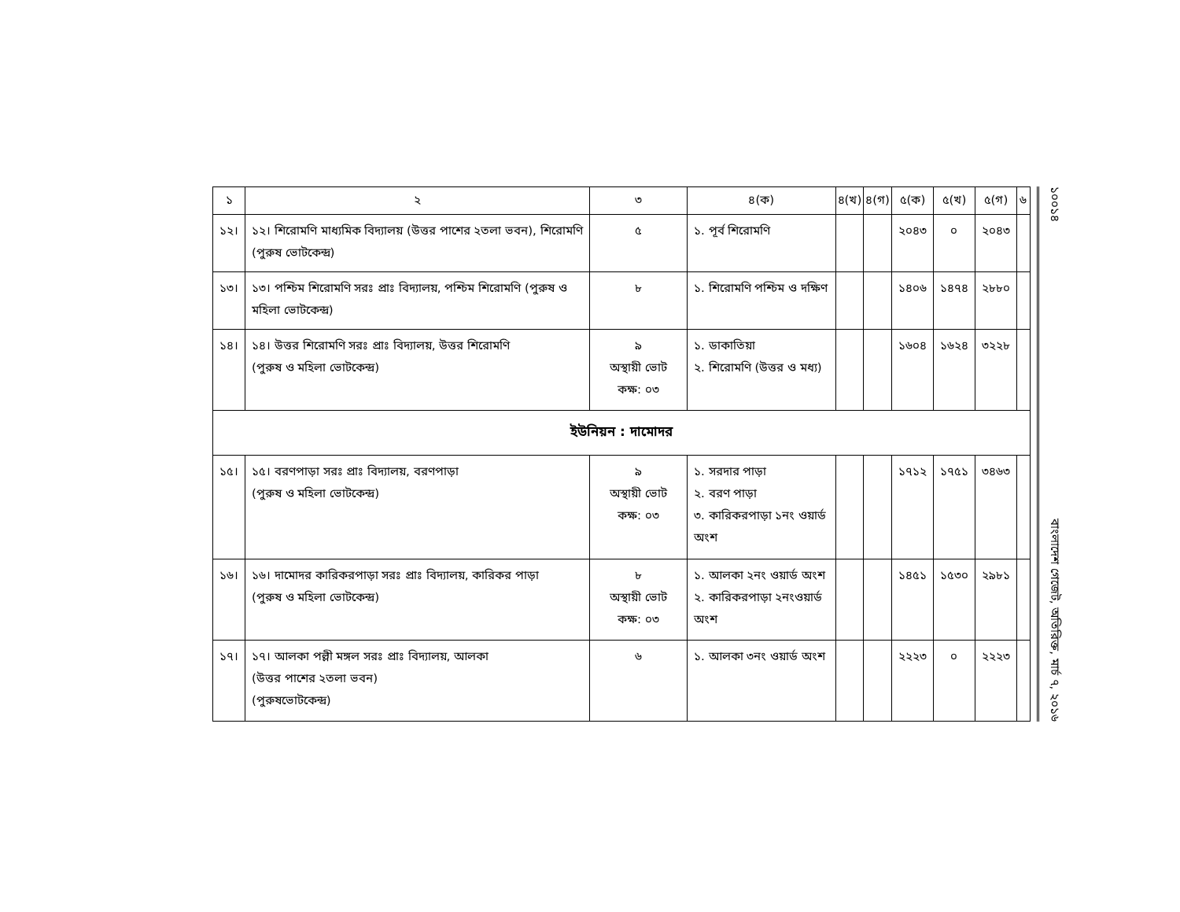| ১ | ২ | ৩ | ৪(ক) | ৪(খ) | ৪(গ) | ৫(ক) | ৫(খ) | ৫(গ) | ৬ |
| --- | --- | --- | --- | --- | --- | --- | --- | --- | --- |
| ১২। | ১২। শিরোমণি মাধ্যমিক বিদ্যালয় (উত্তর পাশের ২তলা ভবন), শিরোমণি (পুরুষ ভোটকেন্দ্র) | ৫ | ১. পূর্ব শিরোমণি | | | ২০৪৩ | ০ | ২০৪৩ | |
| ১৩। | ১৩। পশ্চিম শিরোমণি সরঃ প্রাঃ বিদ্যালয়, পশ্চিম শিরোমণি (পুরুষ ও মহিলা ভোটকেন্দ্র) | ৮ | ১. শিরোমণি পশ্চিম ও দক্ষিণ | | | ১৪০৬ | ১৪৭৪ | ২৮৮০ | |
| ১৪। | ১৪। উত্তর শিরোমণি সরঃ প্রাঃ বিদ্যালয়, উত্তর শিরোমণি (পুরুষ ও মহিলা ভোটকেন্দ্র) | ৯ অস্থায়ী ভোট কক্ষ: ০৩ | ১. ডাকাতিয়া ২. শিরোমণি (উত্তর ও মধ্য) | | | ১৬০৪ | ১৬২৪ | ৩২২৮ | |
| ইউনিয়ন : দামোদর | | | | | | | | | |
| ১৫। | ১৫। বরণপাড়া সরঃ প্রাঃ বিদ্যালয়, বরণপাড়া (পুরুষ ও মহিলা ভোটকেন্দ্র) | ৯ অস্থায়ী ভোট কক্ষ: ০৩ | ১. সরদার পাড়া ২. বরণ পাড়া ৩. কারিকরপাড়া ১নং ওয়ার্ড অংশ | | | ১৭১২ | ১৭৫১ | ৩৪৬৩ | |
| ১৬। | ১৬। দামোদর কারিকরপাড়া সরঃ প্রাঃ বিদ্যালয়, কারিকর পাড়া (পুরুষ ও মহিলা ভোটকেন্দ্র) | ৮ অস্থায়ী ভোট কক্ষ: ০৩ | ১. আলকা ২নং ওয়ার্ড অংশ ২. কারিকরপাড়া ২নংওয়ার্ড অংশ | | | ১৪৫১ | ১৫৩০ | ২৯৮১ | |
| ১৭। | ১৭। আলকা পল্লী মঙ্গল সরঃ প্রাঃ বিদ্যালয়, আলকা (উত্তর পাশের ২তলা ভবন) (পুরুষভোটকেন্দ্র) | ৬ | ১. আলকা ৩নং ওয়ার্ড অংশ | | | ২২২৩ | ০ | ২২২৩ | |
১০০১৪ বাংলাদেশ গেজেট, অতিরিক্ত, মার্চ ৭, ২০১৬